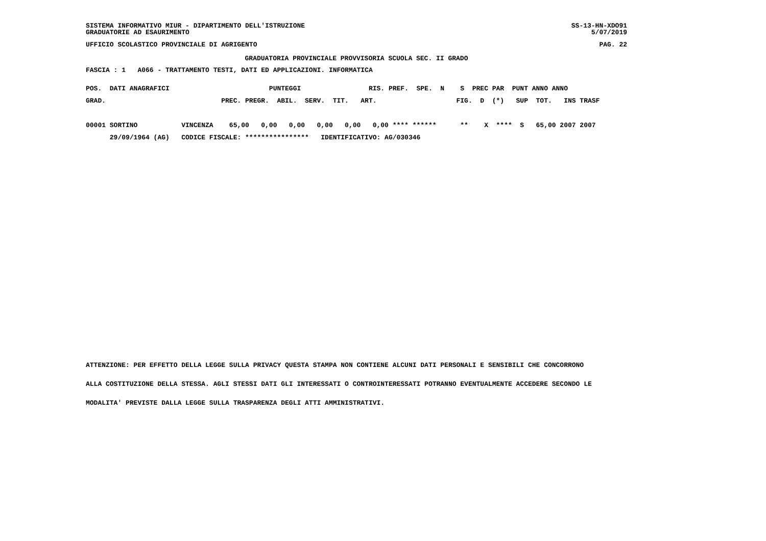SISTEMA INFORMATIVO MIUR - DIPARTIMENTO DELL'ISTRUZIONE SS-13-HN-XDO91
GRADUATORIE AD ESAURIMENTO 5/07/2019
UFFICIO SCOLASTICO PROVINCIALE DI AGRIGENTO PAG. 22
GRADUATORIA PROVINCIALE PROVVISORIA SCUOLA SEC. II GRADO
FASCIA : 1   A066 - TRATTAMENTO TESTI, DATI ED APPLICAZIONI. INFORMATICA
POS.  DATI ANAGRAFICI                         PUNTEGGI                 RIS. PREF.  SPE.  N    S  PREC PAR  PUNT ANNO ANNO
GRAD.                             PREC. PREGR.  ABIL.  SERV.  TIT.   ART.                    FIG.  D  (*)   SUP  TOT.   INS TRASF

00001 SORTINO           VINCENZA    65,00   0,00   0,00   0,00   0,00   0,00 **** ******      **    X  ****  S   65,00 2007 2007
      29/09/1964 (AG)   CODICE FISCALE: ****************   IDENTIFICATIVO: AG/030346
ATTENZIONE: PER EFFETTO DELLA LEGGE SULLA PRIVACY QUESTA STAMPA NON CONTIENE ALCUNI DATI PERSONALI E SENSIBILI CHE CONCORRONO
ALLA COSTITUZIONE DELLA STESSA. AGLI STESSI DATI GLI INTERESSATI O CONTROINTERESSATI POTRANNO EVENTUALMENTE ACCEDERE SECONDO LE
MODALITA' PREVISTE DALLA LEGGE SULLA TRASPARENZA DEGLI ATTI AMMINISTRATIVI.